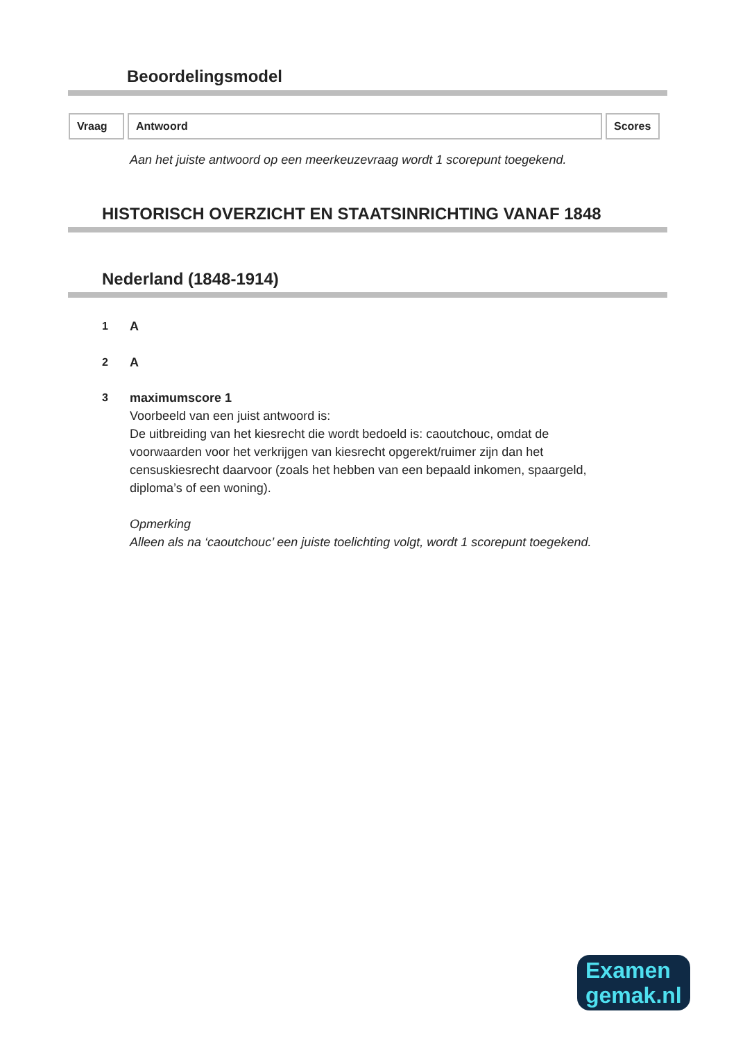Beoordelingsmodel
| Vraag | Antwoord | Scores |
| --- | --- | --- |
Aan het juiste antwoord op een meerkeuzevraag wordt 1 scorepunt toegekend.
HISTORISCH OVERZICHT EN STAATSINRICHTING VANAF 1848
Nederland (1848-1914)
1 A
2 A
3 maximumscore 1
Voorbeeld van een juist antwoord is:
De uitbreiding van het kiesrecht die wordt bedoeld is: caoutchouc, omdat de voorwaarden voor het verkrijgen van kiesrecht opgerekt/ruimer zijn dan het censuskiesrecht daarvoor (zoals het hebben van een bepaald inkomen, spaargeld, diploma’s of een woning).
Opmerking
Alleen als na ‘caoutchouc’ een juiste toelichting volgt, wordt 1 scorepunt toegekend.
Examen
gemak.nl